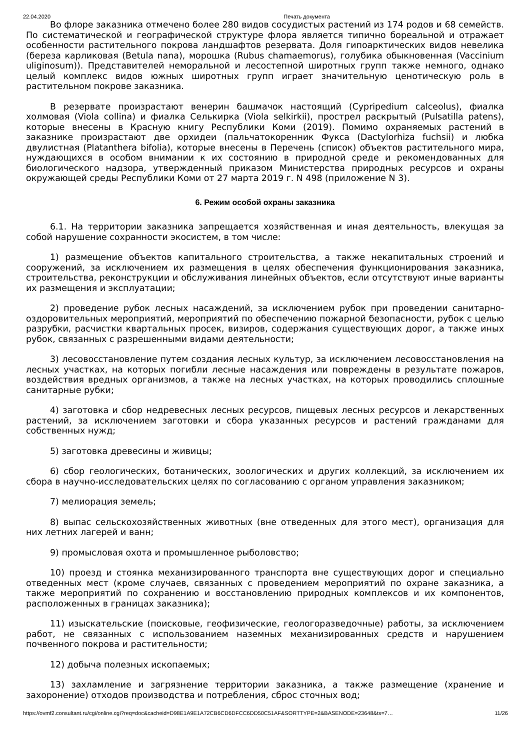22.04.2020 Печать документа
Во флоре заказника отмечено более 280 видов сосудистых растений из 174 родов и 68 семейств. По систематической и географической структуре флора является типично бореальной и отражает особенности растительного покрова ландшафтов резервата. Доля гипоарктических видов невелика (береза карликовая (Betula nana), морошка (Rubus chamaemorus), голубика обыкновенная (Vaccinium uliginosum)). Представителей неморальной и лесостепной широтных групп также немного, однако целый комплекс видов южных широтных групп играет значительную ценотическую роль в растительном покрове заказника.
В резервате произрастают венерин башмачок настоящий (Cypripedium calceolus), фиалка холмовая (Viola collina) и фиалка Селькирка (Viola selkirkii), прострел раскрытый (Pulsatilla patens), которые внесены в Красную книгу Республики Коми (2019). Помимо охраняемых растений в заказнике произрастают две орхидеи (пальчатокоренник Фукса (Dactylorhiza fuchsii) и любка двулистная (Platanthera bifolia), которые внесены в Перечень (список) объектов растительного мира, нуждающихся в особом внимании к их состоянию в природной среде и рекомендованных для биологического надзора, утвержденный приказом Министерства природных ресурсов и охраны окружающей среды Республики Коми от 27 марта 2019 г. N 498 (приложение N 3).
6. Режим особой охраны заказника
6.1. На территории заказника запрещается хозяйственная и иная деятельность, влекущая за собой нарушение сохранности экосистем, в том числе:
1) размещение объектов капитального строительства, а также некапитальных строений и сооружений, за исключением их размещения в целях обеспечения функционирования заказника, строительства, реконструкции и обслуживания линейных объектов, если отсутствуют иные варианты их размещения и эксплуатации;
2) проведение рубок лесных насаждений, за исключением рубок при проведении санитарно-оздоровительных мероприятий, мероприятий по обеспечению пожарной безопасности, рубок с целью разрубки, расчистки квартальных просек, визиров, содержания существующих дорог, а также иных рубок, связанных с разрешенными видами деятельности;
3) лесовосстановление путем создания лесных культур, за исключением лесовосстановления на лесных участках, на которых погибли лесные насаждения или повреждены в результате пожаров, воздействия вредных организмов, а также на лесных участках, на которых проводились сплошные санитарные рубки;
4) заготовка и сбор недревесных лесных ресурсов, пищевых лесных ресурсов и лекарственных растений, за исключением заготовки и сбора указанных ресурсов и растений гражданами для собственных нужд;
5) заготовка древесины и живицы;
6) сбор геологических, ботанических, зоологических и других коллекций, за исключением их сбора в научно-исследовательских целях по согласованию с органом управления заказником;
7) мелиорация земель;
8) выпас сельскохозяйственных животных (вне отведенных для этого мест), организация для них летних лагерей и ванн;
9) промысловая охота и промышленное рыболовство;
10) проезд и стоянка механизированного транспорта вне существующих дорог и специально отведенных мест (кроме случаев, связанных с проведением мероприятий по охране заказника, а также мероприятий по сохранению и восстановлению природных комплексов и их компонентов, расположенных в границах заказника);
11) изыскательские (поисковые, геофизические, геологоразведочные) работы, за исключением работ, не связанных с использованием наземных механизированных средств и нарушением почвенного покрова и растительности;
12) добыча полезных ископаемых;
13) захламление и загрязнение территории заказника, а также размещение (хранение и захоронение) отходов производства и потребления, сброс сточных вод;
https://ovmf2.consultant.ru/cgi/online.cgi?req=doc&cacheid=D98E1A9E1A72CB6CD6DFCC6DD50C51AF&SORTTYPE=2&BASENODE=23648&ts=7… 11/26